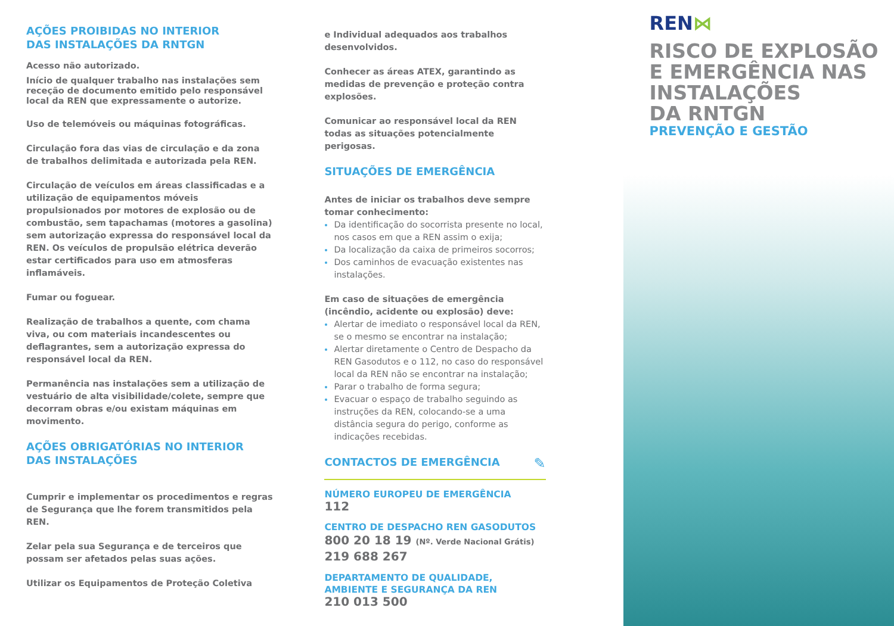AÇÕES PROIBIDAS NO INTERIOR
DAS INSTALAÇÕES DA RNTGN
Acesso não autorizado.
Início de qualquer trabalho nas instalações sem receção de documento emitido pelo responsável local da REN que expressamente o autorize.
Uso de telemóveis ou máquinas fotográficas.
Circulação fora das vias de circulação e da zona de trabalhos delimitada e autorizada pela REN.
Circulação de veículos em áreas classificadas e a utilização de equipamentos móveis propulsionados por motores de explosão ou de combustão, sem tapachamas (motores a gasolina) sem autorização expressa do responsável local da REN. Os veículos de propulsão elétrica deverão estar certificados para uso em atmosferas inflamáveis.
Fumar ou foguear.
Realização de trabalhos a quente, com chama viva, ou com materiais incandescentes ou deflagrantes, sem a autorização expressa do responsável local da REN.
Permanência nas instalações sem a utilização de vestuário de alta visibilidade/colete, sempre que decorram obras e/ou existam máquinas em movimento.
AÇÕES OBRIGATÓRIAS NO INTERIOR
DAS INSTALAÇÕES
Cumprir e implementar os procedimentos e regras de Segurança que lhe forem transmitidos pela REN.
Zelar pela sua Segurança e de terceiros que possam ser afetados pelas suas ações.
Utilizar os Equipamentos de Proteção Coletiva
e Individual adequados aos trabalhos desenvolvidos.
Conhecer as áreas ATEX, garantindo as medidas de prevenção e proteção contra explosões.
Comunicar ao responsável local da REN todas as situações potencialmente perigosas.
SITUAÇÕES DE EMERGÊNCIA
Antes de iniciar os trabalhos deve sempre tomar conhecimento:
Da identificação do socorrista presente no local, nos casos em que a REN assim o exija;
Da localização da caixa de primeiros socorros;
Dos caminhos de evacuação existentes nas instalações.
Em caso de situações de emergência (incêndio, acidente ou explosão) deve:
Alertar de imediato o responsável local da REN, se o mesmo se encontrar na instalação;
Alertar diretamente o Centro de Despacho da REN Gasodutos e o 112, no caso do responsável local da REN não se encontrar na instalação;
Parar o trabalho de forma segura;
Evacuar o espaço de trabalho seguindo as instruções da REN, colocando-se a uma distância segura do perigo, conforme as indicações recebidas.
CONTACTOS DE EMERGÊNCIA
✎
NÚMERO EUROPEU DE EMERGÊNCIA
112
CENTRO DE DESPACHO REN GASODUTOS
800 20 18 19 (Nº. Verde Nacional Grátis)
219 688 267
DEPARTAMENTO DE QUALIDADE,
AMBIENTE E SEGURANÇA DA REN
210 013 500
REN⋈
RISCO DE EXPLOSÃO
E EMERGÊNCIA NAS
INSTALAÇÕES
DA RNTGN
PREVENÇÃO E GESTÃO